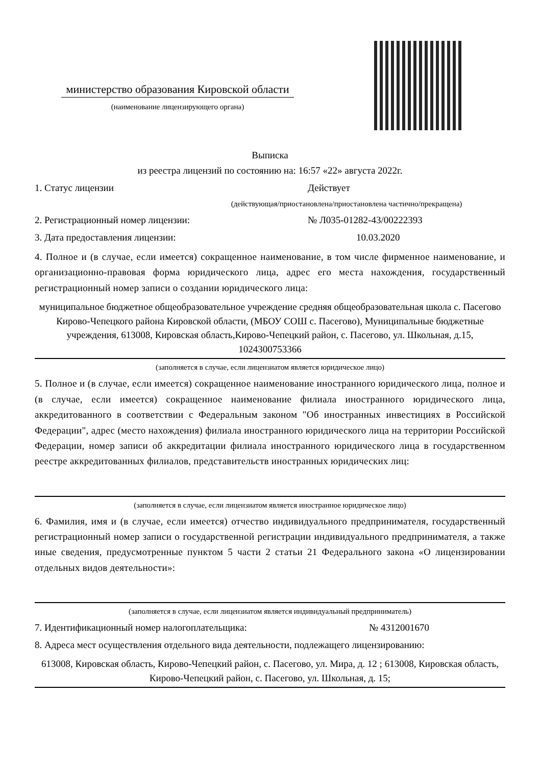министерство образования Кировской области
(наименование лицензирующего органа)
Выписка
из реестра лицензий по состоянию на: 16:57 «22» августа 2022г.
1. Статус лицензии Действует
(действующая/приостановлена/приостановлена частично/прекращена)
2. Регистрационный номер лицензии: № Л035-01282-43/00222393
3. Дата предоставления лицензии: 10.03.2020
4. Полное и (в случае, если имеется) сокращенное наименование, в том числе фирменное наименование, и организационно-правовая форма юридического лица, адрес его места нахождения, государственный регистрационный номер записи о создании юридического лица:
муниципальное бюджетное общеобразовательное учреждение средняя общеобразовательная школа с. Пасегово Кирово-Чепецкого района Кировской области, (МБОУ СОШ с. Пасегово), Муниципальные бюджетные учреждения, 613008, Кировская область,Кирово-Чепецкий район, с. Пасегово, ул. Школьная, д.15, 1024300753366
(заполняется в случае, если лицензиатом является юридическое лицо)
5. Полное и (в случае, если имеется) сокращенное наименование иностранного юридического лица, полное и (в случае, если имеется) сокращенное наименование филиала иностранного юридического лица, аккредитованного в соответствии с Федеральным законом "Об иностранных инвестициях в Российской Федерации", адрес (место нахождения) филиала иностранного юридического лица на территории Российской Федерации, номер записи об аккредитации филиала иностранного юридического лица в государственном реестре аккредитованных филиалов, представительств иностранных юридических лиц:
(заполняется в случае, если лицензиатом является иностранное юридическое лицо)
6. Фамилия, имя и (в случае, если имеется) отчество индивидуального предпринимателя, государственный регистрационный номер записи о государственной регистрации индивидуального предпринимателя, а также иные сведения, предусмотренные пунктом 5 части 2 статьи 21 Федерального закона «О лицензировании отдельных видов деятельности»:
(заполняется в случае, если лицензиатом является индивидуальный предприниматель)
7. Идентификационный номер налогоплательщика: № 4312001670
8. Адреса мест осуществления отдельного вида деятельности, подлежащего лицензированию:
613008, Кировская область, Кирово-Чепецкий район, с. Пасегово, ул. Мира, д. 12 ; 613008, Кировская область, Кирово-Чепецкий район, с. Пасегово, ул. Школьная, д. 15;